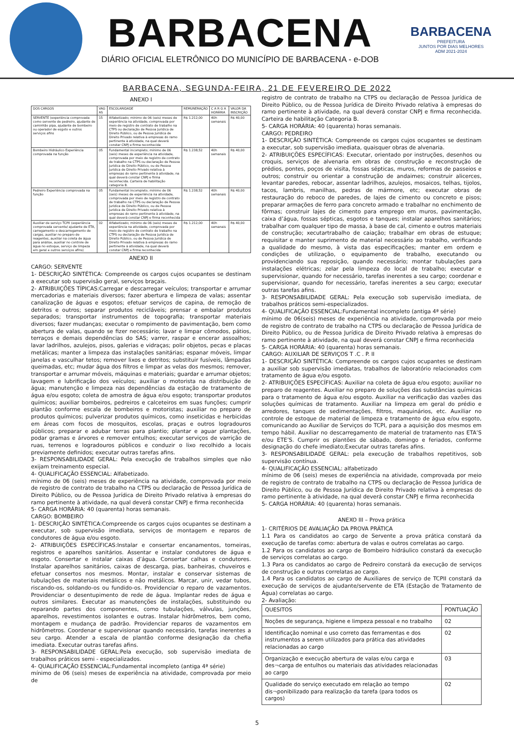BARBACENA
DIÁRIO OFICIAL ELETRÔNICO DO MUNICÍPIO DE BARBACENA - e-DOB
BARBACENA
PREFEITURA
JUNTOS POR DIAS MELHORES
ADM 2021-2024
BARBACENA, SEGUNDA-FEIRA, 21 DE FEVEREIRO DE 2022
ANEXO I
| DOS CARGOS | VAG AS | ESCOLARIDADE | REMUNERAÇÃO | C A R G A HORÁRIA | VALOR DA INSCRIÇÃO |
| --- | --- | --- | --- | --- | --- |
| SERVENTE (experiência comprovada como servente de pedreiro, ajudante de caminhão pipa, ajudante de bombeiro ou operador de esgoto e outros serviços afins | 15 | Alfabetizado; mínimo de 06 (seis) meses de experiência na atividade, comprovada por meio de registro de contrato de trabalho na CTPS ou declaração de Pessoa Jurídica de Direito Público, ou de Pessoa Jurídica de Direito Privado relativa à empresas do ramo pertinente à atividade, na qual deverá constar CNPJ e firma reconhecida | R$ 1.212,00 | 40h semanais | R$ 40,00 |
| Bombeiro Hidráulico Experiência comprovada na função | 05 | Fundamental incompleto; mínimo de 06 (seis) meses de experiência na atividade, comprovada por meio de registro de contrato de trabalho na CTPS ou declaração de Pessoa Jurídica de Direito Público, ou de Pessoa Jurídica de Direito Privado relativa à empresas do ramo pertinente à atividade, na qual deverá constar CNPJ e firma reconhecida. Carteira de habilitação categoria B. | R$ 1.238,52 | 40h semanais | R$ 40,00 |
| Pedreiro Experiência comprovada na função | 05 | Fundamental incompleto; mínimo de 06 (seis) meses de experiência na atividade, comprovada por meio de registro de contrato de trabalho na CTPS ou declaração de Pessoa Jurídica de Direito Público, ou de Pessoa Jurídica de Direito Privado relativa à empresas do ramo pertinente à atividade, na qual deverá constar CNPJ e firma reconhecida | R$ 1.238,52 | 40h semanais | R$ 40,00 |
| Auxiliar de serviço TCPII (experiência comprovada servente/ ajudante de ETA, carregamento e descarregamento de cargas, auxiliar no preparo de reagentes, auxiliar na coleta de água para análise, auxiliar no controle de água no estoque, serviço de limpeza em geral e outros serviços afins) | 02 | Alfabetizado; mínimo de 06 (seis) meses de experiência na atividade, comprovada por meio de registro de contrato de trabalho na CTPS ou declaração de Pessoa Jurídica de Direito Público, ou de Pessoa Jurídica de Direito Privado relativa à empresas do ramo pertinente à atividade, na qual deverá constar CNPJ e firma reconhecida | R$ 1.212,00 | 40h semanais | R$ 40,00 |
ANEXO II
CARGO: SERVENTE
1- DESCRIÇÃO SINTÉTICA: Compreende os cargos cujos ocupantes se destinam a executar sob supervisão geral, serviços braçais.
2- ATRIBUIÇÕES TÍPICAS:Carregar e descarregar veículos; transportar e arrumar mercadorias e materiais diversos; fazer abertura e limpeza de valas; assentar canalização de águas e esgotos; efetuar serviços de capina, de remoção de detritos e outros; separar produtos recicláveis; prensar e embalar produtos separados; transportar instrumentos de topografia; transportar materiais diversos; fazer mudanças; executar o rompimento de pavimentação, bem como abertura de valas, quando se fizer necessário; lavar e limpar cômodos, pátios, terraços e demais dependências do SAS; varrer, raspar e encerar assoalhos; lavar ladrilhos, azulejos, pisos, galerias e vidraças; polir objetos, pecas e placas metálicas; manter a limpeza das instalações sanitárias; espanar móveis, limpar janelas e vasculhar tetos; remover lixos e detritos; substituir fusíveis, lâmpadas queimadas, etc; mudar água dos filtros e limpar as velas dos mesmos; remover, transportar e arrumar móveis, máquinas e materiais; guardar e arrumar objetos; lavagem e lubrificação dos veículos; auxiliar o motorista na distribuição de água; manutenção e limpeza nas dependências da estação de tratamento de água e/ou esgoto; coleta de amostra de água e/ou esgoto; transportar produtos químicos; auxiliar bombeiros, pedreiros e calceteiros em suas funções; cumprir plantão conforme escala de bombeiros e motoristas; auxiliar no preparo de produtos químicos; pulverizar produtos químicos, como inseticidas e herbicidas em áreas com focos de mosquitos, escolas, praças e outros logradouros públicos; preparar e adubar terras para plantio; plantar e aguar plantações, podar gramas e árvores e remover entulhos; executar serviços de varrição de ruas, terrenos e logradouros públicos e conduzir o lixo recolhido a locais previamente definidos; executar outras tarefas afins.
3- RESPONSABILIDADE GERAL: Pela execução de trabalhos simples que não exijam treinamento especial.
4- QUALIFICAÇÃO ESSENCIAL: Alfabetizado.
mínimo de 06 (seis) meses de experiência na atividade, comprovada por meio de registro de contrato de trabalho na CTPS ou declaração de Pessoa Jurídica de Direito Público, ou de Pessoa Jurídica de Direito Privado relativa à empresas do ramo pertinente à atividade, na qual deverá constar CNPJ e firma reconhecida
5- CARGA HORÁRIA: 40 (quarenta) horas semanais.
CARGO: BOMBEIRO
1- DESCRIÇÃO SINTÉTICA:Compreende os cargos cujos ocupantes se destinam a executar, sob supervisão imediata, serviços de montagem e reparos de condutores de água e/ou esgoto.
2- ATRIBUIÇÕES ESPECÍFICAS:Instalar e consertar encanamentos, torneiras, registros e aparelhos sanitários. Assentar e instalar condutores de água e esgoto. Consertar e instalar caixas d’água. Consertar calhas e condutores. Instalar aparelhos sanitários, caixas de descarga, pias, banheiras, chuveiros e efetuar consertos nos mesmos. Montar, instalar e conservar sistemas de tubulações de materiais metálicos e não metálicos. Marcar, unir, vedar tubos, riscando-os, soldando-os ou fundido-os. Providenciar o reparo de vazamentos. Providenciar o desentupimento de rede de água. Implantar redes de água e outros similares. Executar as manutenções de instalações, substituindo ou reparando partes dos componentes, como tubulações, válvulas, junções, aparelhos, revestimentos isolantes e outras. Instalar hidrômetros, bem como, montagem e mudança de padrão. Providenciar reparos de vazamentos em hidrômetros. Coordenar e supervisionar quando necessário, tarefas inerentes a seu cargo. Atender a escala de plantão conforme designação da chefia imediata. Executar outras tarefas afins.
3- RESPONSABILIDADE GERAL:Pela execução, sob supervisão imediata de trabalhos práticos semi - especializados.
4- QUALIFICAÇÃO ESSENCIAL:Fundamental incompleto (antiga 4ª série)
mínimo de 06 (seis) meses de experiência na atividade, comprovada por meio de
registro de contrato de trabalho na CTPS ou declaração de Pessoa Jurídica de Direito Público, ou de Pessoa Jurídica de Direito Privado relativa à empresas do ramo pertinente à atividade, na qual deverá constar CNPJ e firma reconhecida. Carteira de habilitação Categoria B.
5- CARGA HORÁRIA: 40 (quarenta) horas semanais.
CARGO: PEDREIRO
1- DESCRIÇÃO SINTÉTICA: Compreende os cargos cujos ocupantes se destinam a executar, sob supervisão imediata, quaisquer obras de alvenaria.
2- ATRIBUIÇÕES ESPECÍFICAS: Executar, orientado por instruções, desenhos ou croquis, serviços de alvenaria em obras de construção e reconstrução de prédios, pontes, poços de visita, fossas sépticas, muros, reformas de passeios e outros; construir ou orientar a construção de andaimes; construir alicerces, levantar paredes, rebocar, assentar ladrilhos, azulejos, mosaicos, telhas, tijolos, tacos, lambris, manilhas, pedras de mármore, etc; executar obras de restauração do reboco de paredes, de lajes de cimento ou concreto e pisos; preparar armações de ferro para concreto armado e trabalhar no enchimento de fôrmas; construir lajes de cimento para emprego em muros, pavimentação, caixa d’água, fossas sépticas, esgotos e tanques; instalar aparelhos sanitários; trabalhar com qualquer tipo de massa, à base de cal, cimento e outros materiais de construção; xecutartrabalho de caiação; trabalhar em obras de estuque; requisitar e manter suprimento de material necessário ao trabalho, verificando a qualidade do mesmo, à vista das especificações; manter em ordem e condições de utilização, o equipamento de trabalho, executando ou providenciando sua reposição, quando necessário; montar tubulações para instalações elétricas; zelar pela limpeza do local de trabalho; executar e supervisionar, quando for necessário, tarefas inerentes a seu cargo; coordenar e supervisionar, quando for necessário, tarefas inerentes a seu cargo; executar outras tarefas afins.
3- RESPONSABILIDADE GERAL: Pela execução sob supervisão imediata, de trabalhos práticos semi-especializados.
4- QUALIFICAÇÃO ESSENCIAL:Fundamental incompleto (antiga 4ª série)
mínimo de 06(seis) meses de experiência na atividade, comprovada por meio de registro de contrato de trabalho na CTPS ou declaração de Pessoa Jurídica de Direito Público, ou de Pessoa Jurídica de Direito Privado relativa à empresas do ramo pertinente à atividade, na qual deverá constar CNPJ e firma reconhecida
5- CARGA HORÁRIA: 40 (quarenta) horas semanais.
CARGO: AUXILIAR DE SERVIÇOS T .C . P. II
1- DESCRIÇÃO SINTÉTICA: Compreende os cargos cujos ocupantes se destinam a auxiliar sob supervisão imediatas, trabalhos de laboratório relacionados com tratamento de água e/ou esgoto.
2- ATRIBUIÇÕES ESPECÍFICAS: Auxiliar na coleta de água e/ou esgoto; auxiliar no preparo de reagentes. Auxiliar no preparo de soluções das substâncias químicas para o tratamento de água e/ou esgoto. Auxiliar na verificação das vazões das soluções químicas de tratamento. Auxiliar na limpeza em geral do prédio e arredores, tanques de sedimentações, filtros, maquinários, etc. Auxiliar no controle de estoque de material de limpeza e tratamento de água e/ou esgoto, comunicando ao Auxiliar de Serviços do TCPI, para a aquisição dos mesmos em tempo hábil. Auxiliar no descarregamento de material de tratamento nas ETA’S e/ou ETE’S. Cumprir os plantões de sábado, domingo e feriados, conforme designação do chefe imediato;Executar outras tarefas afins.
3- RESPONSABILIDADE GERAL: pela execução de trabalhos repetitivos, sob supervisão contínua.
4- QUALIFICAÇÃO ESSENCIAL: alfabetizado
mínimo de 06 (seis) meses de experiência na atividade, comprovada por meio de registro de contrato de trabalho na CTPS ou declaração de Pessoa Jurídica de Direito Público, ou de Pessoa Jurídica de Direito Privado relativa à empresas do ramo pertinente à atividade, na qual deverá constar CNPJ e firma reconhecida
5- CARGA HORÁRIA: 40 (quarenta) horas semanais.
ANEXO III – Prova prática
1- CRITÉRIOS DE AVALIAÇÃO DA PROVA PRÁTICA
1.1 Para os candidatos ao cargo de Servente a prova prática constará da execução de tarefas como: abertura de valas e outros correlatas ao cargo.
1.2 Para os candidatos ao cargo de Bombeiro hidráulico constará da execução de serviços correlatas ao cargo.
1.3 Para os candidatos ao cargo de Pedreiro constará da execução de serviços de construção e outras correlatas ao cargo.
1.4 Para os candidatos ao cargo de Auxiliares de serviço de TCPII constará da execução de serviços de ajudante/servente de ETA (Estação de Tratamento de Água) correlatas ao cargo.
2- Avaliação:
| QUESITOS | PONTUAÇÃO |
| --- | --- |
| Noções de segurança, higiene e limpeza pessoal e no trabalho | 02 |
| Identificação nominal e uso correto das ferramentas e dos instrumentos a serem utilizados para prática das atividades relacionadas ao cargo | 02 |
| Organização e execução abertura de valas e/ou carga e des¬carga de entulhos ou materiais das atividades relacionadas ao cargo | 03 |
| Qualidade do serviço executado em relação ao tempo dis¬ponibilizado para realização da tarefa (para todos os cargos) | 02 |
5